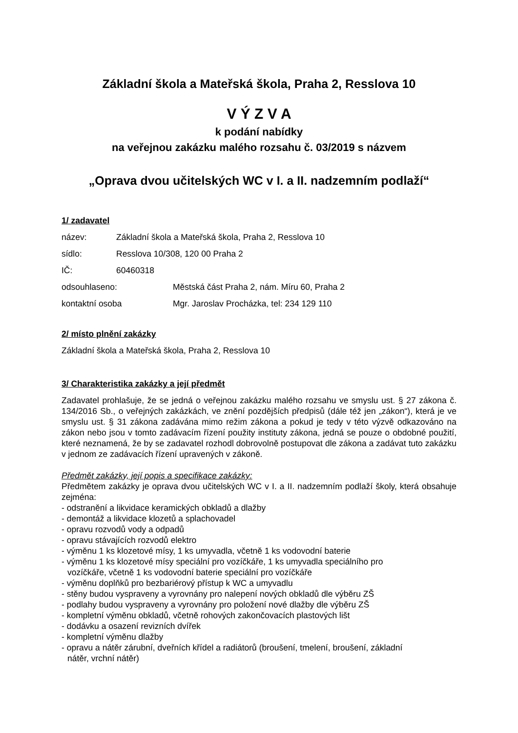Základní škola a Mateřská škola, Praha 2, Resslova 10
V Ý Z V A
k podání nabídky
na veřejnou zakázku malého rozsahu č. 03/2019 s názvem
„Oprava dvou učitelských WC v I. a II. nadzemním podlaží“
1/ zadavatel
název: Základní škola a Mateřská škola, Praha 2, Resslova 10
sídlo: Resslova 10/308, 120 00 Praha 2
IČ: 60460318
odsouhlaseno: Městská část Praha 2, nám. Míru 60, Praha 2
kontaktní osoba Mgr. Jaroslav Procházka, tel: 234 129 110
2/ místo plnění zakázky
Základní škola a Mateřská škola, Praha 2, Resslova 10
3/ Charakteristika zakázky a její předmět
Zadavatel prohlašuje, že se jedná o veřejnou zakázku malého rozsahu ve smyslu ust. § 27 zákona č. 134/2016 Sb., o veřejných zakázkách, ve znění pozdějších předpisů (dále též jen „zákon“), která je ve smyslu ust. § 31 zákona zadávána mimo režim zákona a pokud je tedy v této výzvě odkazováno na zákon nebo jsou v tomto zadávacím řízení použity instituty zákona, jedná se pouze o obdobné použití, které neznamená, že by se zadavatel rozhodl dobrovolně postupovat dle zákona a zadávat tuto zakázku v jednom ze zadávacích řízení upravených v zákoně.
Předmět zakázky, její popis a specifikace zakázky:
Předmětem zakázky je oprava dvou učitelských WC v I. a II. nadzemním podlaží školy, která obsahuje zejména:
- odstranění a likvidace keramických obkladů a dlažby
- demontáž a likvidace klozetů a splachovadel
- opravu rozvodů vody a odpadů
- opravu stávajících rozvodů elektro
- výměnu 1 ks klozetové mísy, 1 ks umyvadla, včetně 1 ks vodovodní baterie
- výměnu 1 ks klozetové mísy speciální pro vozíčkáře, 1 ks umyvadla speciálního pro
vozíčkáře, včetně 1 ks vodovodní baterie speciální pro vozíčkáře
- výměnu doplňků pro bezbariérový přístup k WC a umyvadlu
- stěny budou vyspraveny a vyrovnány pro nalepení nových obkladů dle výběru ZŠ
- podlahy budou vyspraveny a vyrovnány pro položení nové dlažby dle výběru ZŠ
- kompletní výměnu obkladů, včetně rohových zakončovacích plastových lišt
- dodávku a osazení revizních dvířek
- kompletní výměnu dlažby
- opravu a nátěr zárubní, dveřních křídel a radiátorů (broušení, tmelení, broušení, základní
nátěr, vrchní nátěr)